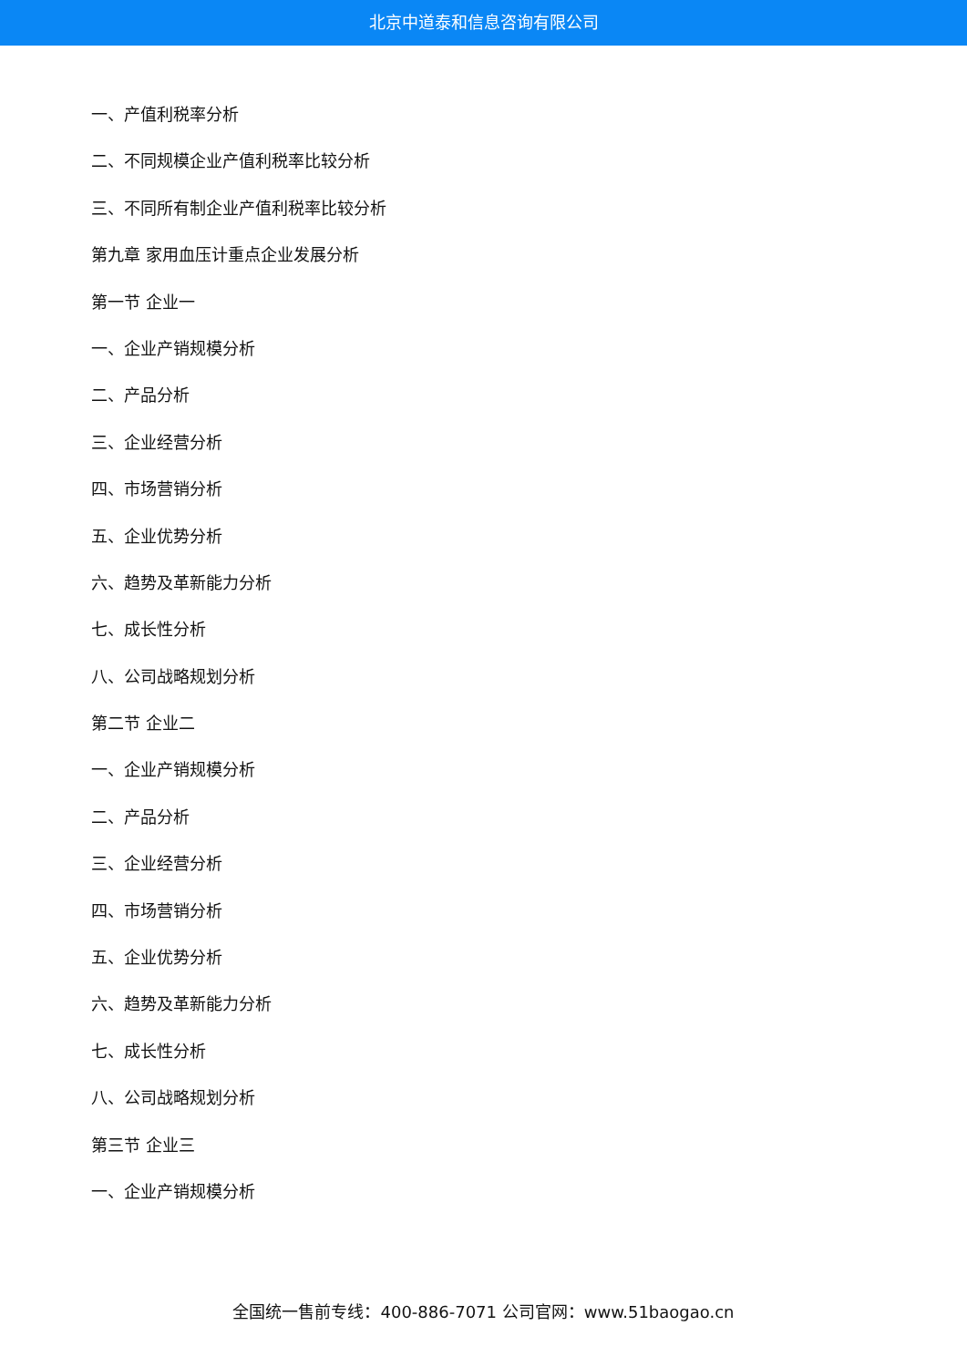北京中道泰和信息咨询有限公司
一、产值利税率分析
二、不同规模企业产值利税率比较分析
三、不同所有制企业产值利税率比较分析
第九章 家用血压计重点企业发展分析
第一节 企业一
一、企业产销规模分析
二、产品分析
三、企业经营分析
四、市场营销分析
五、企业优势分析
六、趋势及革新能力分析
七、成长性分析
八、公司战略规划分析
第二节 企业二
一、企业产销规模分析
二、产品分析
三、企业经营分析
四、市场营销分析
五、企业优势分析
六、趋势及革新能力分析
七、成长性分析
八、公司战略规划分析
第三节 企业三
一、企业产销规模分析
全国统一售前专线：400-886-7071 公司官网：www.51baogao.cn